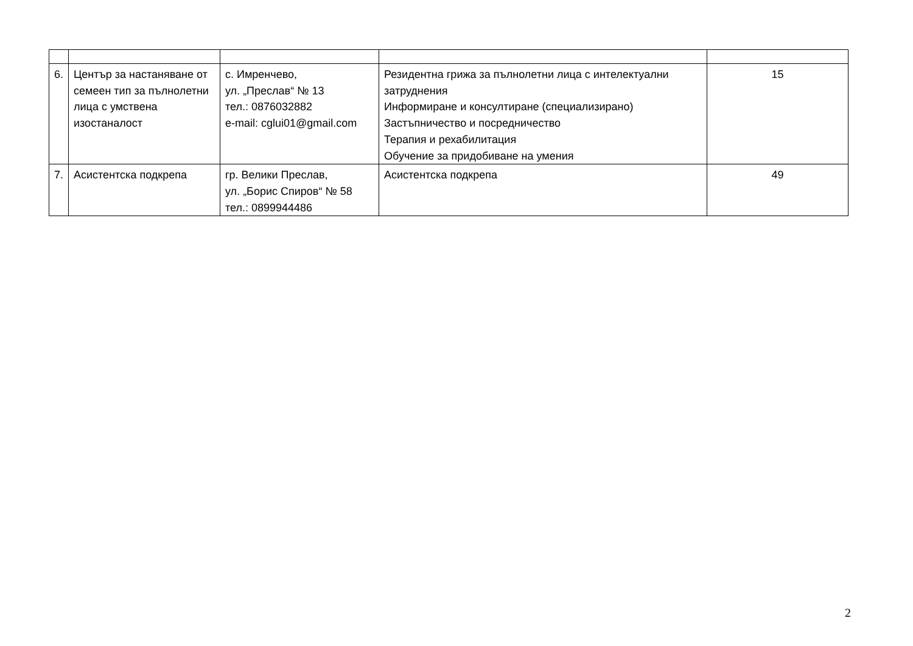| 6. | Център за настаняване от семеен тип за пълнолетни лица с умствена изостаналост | с. Имренчево, ул. „Преслав“ № 13 тел.: 0876032882 e-mail: cglui01@gmail.com | Резидентна грижа за пълнолетни лица с интелектуални затруднения Информиране и консултиране (специализирано) Застъпничество и посредничество Терапия и рехабилитация Обучение за придобиване на умения | 15 |
| 7. | Асистентска подкрепа | гр. Велики Преслав, ул. „Борис Спиров“ № 58 тел.: 0899944486 | Асистентска подкрепа | 49 |
2